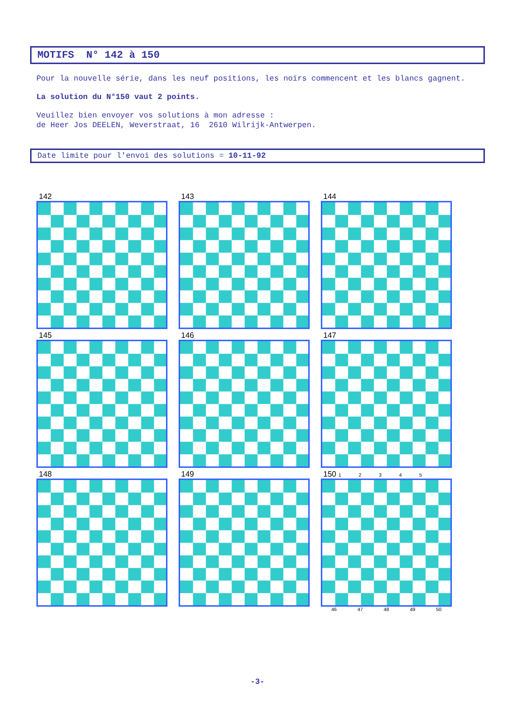MOTIFS N° 142 à 150
Pour la nouvelle série, dans les neuf positions, les noirs commencent et les blancs gagnent.
La solution du N°150 vaut 2 points.
Veuillez bien envoyer vos solutions à mon adresse :
de Heer Jos DEELEN, Weverstraat, 16 2610 Wilrijk-Antwerpen.
Date limite pour l'envoi des solutions = 10-11-92
142
143
144
145
146
147
148
149
150 1 2 3 4 5
46 47 48 49 50
-3-